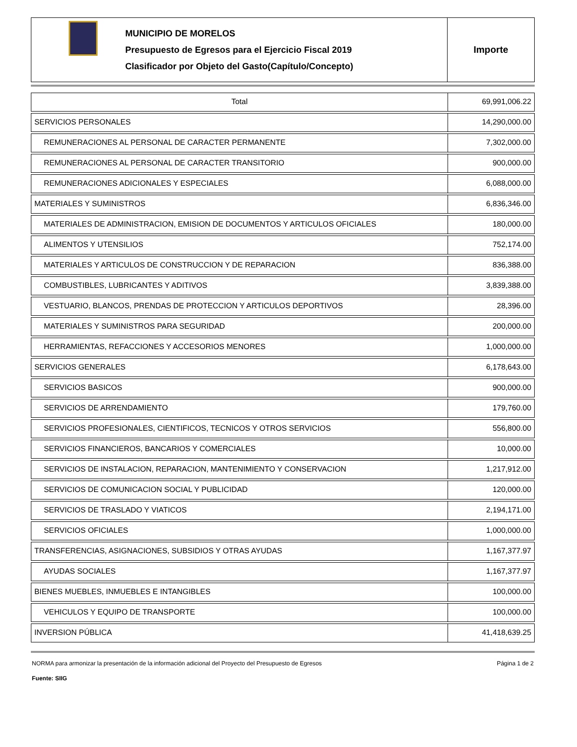MUNICIPIO DE MORELOS
Presupuesto de Egresos para el Ejercicio Fiscal 2019
Clasificador por Objeto del Gasto(Capítulo/Concepto)
Importe
| Total | 69,991,006.22 |
| SERVICIOS PERSONALES | 14,290,000.00 |
| REMUNERACIONES AL PERSONAL DE CARACTER PERMANENTE | 7,302,000.00 |
| REMUNERACIONES AL PERSONAL DE CARACTER TRANSITORIO | 900,000.00 |
| REMUNERACIONES ADICIONALES Y ESPECIALES | 6,088,000.00 |
| MATERIALES Y SUMINISTROS | 6,836,346.00 |
| MATERIALES DE ADMINISTRACION, EMISION DE DOCUMENTOS Y ARTICULOS OFICIALES | 180,000.00 |
| ALIMENTOS Y UTENSILIOS | 752,174.00 |
| MATERIALES Y ARTICULOS DE CONSTRUCCION Y DE REPARACION | 836,388.00 |
| COMBUSTIBLES, LUBRICANTES Y ADITIVOS | 3,839,388.00 |
| VESTUARIO, BLANCOS, PRENDAS DE PROTECCION Y ARTICULOS DEPORTIVOS | 28,396.00 |
| MATERIALES Y SUMINISTROS PARA SEGURIDAD | 200,000.00 |
| HERRAMIENTAS, REFACCIONES Y ACCESORIOS MENORES | 1,000,000.00 |
| SERVICIOS GENERALES | 6,178,643.00 |
| SERVICIOS BASICOS | 900,000.00 |
| SERVICIOS DE ARRENDAMIENTO | 179,760.00 |
| SERVICIOS PROFESIONALES, CIENTIFICOS, TECNICOS Y OTROS SERVICIOS | 556,800.00 |
| SERVICIOS FINANCIEROS, BANCARIOS Y COMERCIALES | 10,000.00 |
| SERVICIOS DE INSTALACION, REPARACION, MANTENIMIENTO Y CONSERVACION | 1,217,912.00 |
| SERVICIOS DE COMUNICACION SOCIAL Y PUBLICIDAD | 120,000.00 |
| SERVICIOS DE TRASLADO Y VIATICOS | 2,194,171.00 |
| SERVICIOS OFICIALES | 1,000,000.00 |
| TRANSFERENCIAS, ASIGNACIONES, SUBSIDIOS Y OTRAS AYUDAS | 1,167,377.97 |
| AYUDAS SOCIALES | 1,167,377.97 |
| BIENES MUEBLES, INMUEBLES E INTANGIBLES | 100,000.00 |
| VEHICULOS Y EQUIPO DE TRANSPORTE | 100,000.00 |
| INVERSION PÚBLICA | 41,418,639.25 |
NORMA para armonizar la presentación de la información adicional del Proyecto del Presupuesto de Egresos Página 1 de 2
Fuente: SIIG